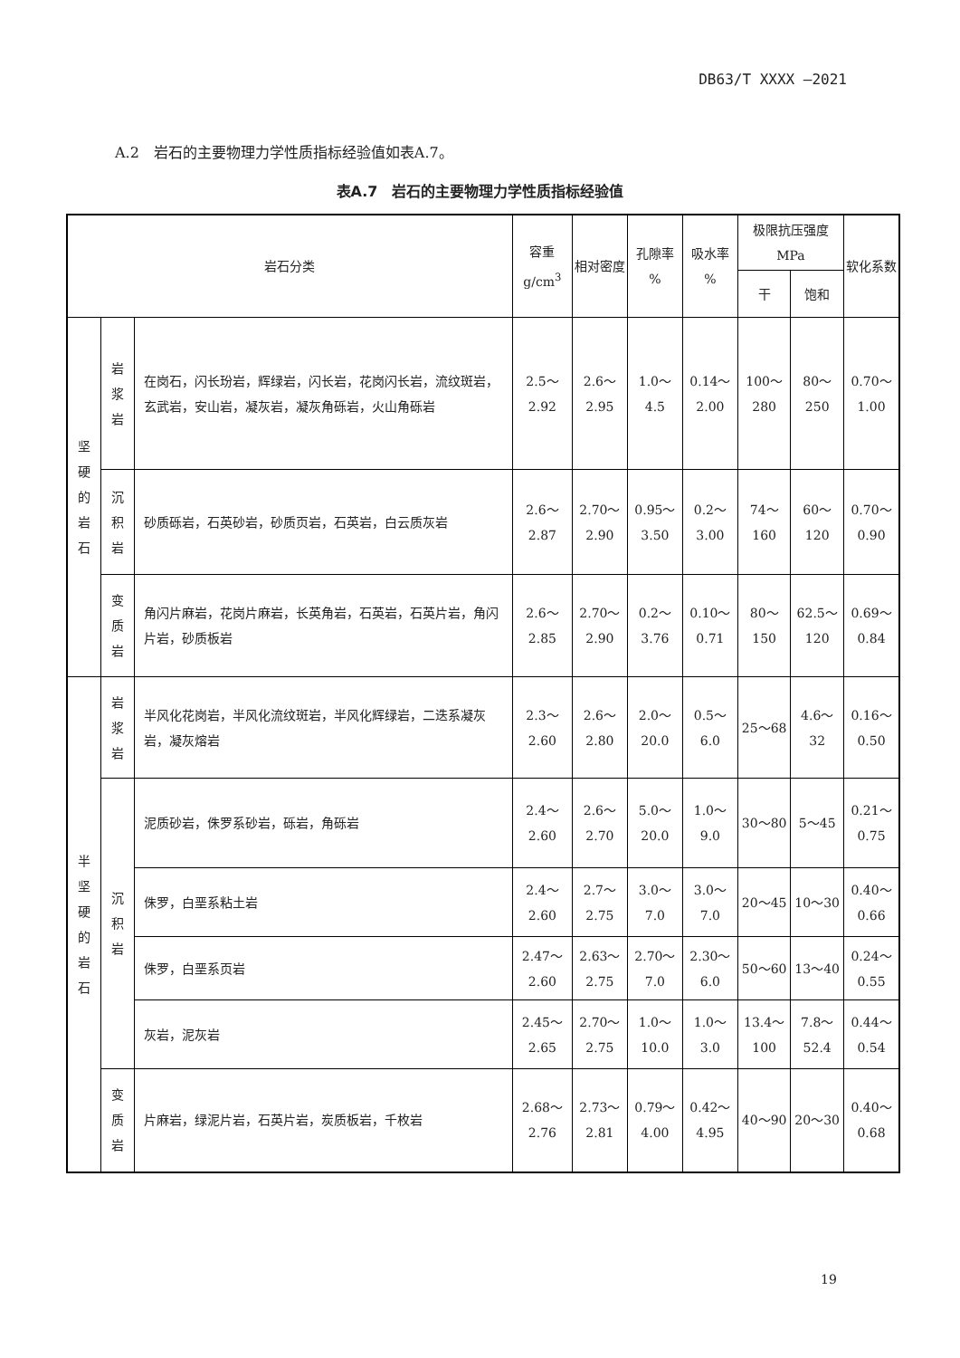DB63/T XXXX —2021
A.2　岩石的主要物理力学性质指标经验值如表A.7。
表A.7　岩石的主要物理力学性质指标经验值
| 岩石分类 | | | 容重 g/cm<sup>3</sup> | 相对密度 | 孔隙率 % | 吸水率 % | 极限抗压强度 MPa | | 软化系数 |
| --- | --- | --- | --- | --- | --- | --- | --- | --- | --- |
| | | | | | | | 干 | 饱和 | |
| 坚 硬 的 岩 石 | 岩 浆 岩 | 在岗石，闪长玢岩，辉绿岩，闪长岩，花岗闪长岩，流纹斑岩，玄武岩，安山岩，凝灰岩，凝灰角砾岩，火山角砾岩 | 2.5～2.92 | 2.6～2.95 | 1.0～4.5 | 0.14～2.00 | 100～280 | 80～250 | 0.70～1.00 |
| | 沉 积 岩 | 砂质砾岩，石英砂岩，砂质页岩，石英岩，白云质灰岩 | 2.6～2.87 | 2.70～2.90 | 0.95～3.50 | 0.2～3.00 | 74～160 | 60～120 | 0.70～0.90 |
| | 变 质 岩 | 角闪片麻岩，花岗片麻岩，长英角岩，石英岩，石英片岩，角闪片岩，砂质板岩 | 2.6～2.85 | 2.70～2.90 | 0.2～3.76 | 0.10～0.71 | 80～150 | 62.5～120 | 0.69～0.84 |
| 半 坚 硬 的 岩 石 | 岩 浆 岩 | 半风化花岗岩，半风化流纹斑岩，半风化辉绿岩，二迭系凝灰岩，凝灰熔岩 | 2.3～2.60 | 2.6～2.80 | 2.0～20.0 | 0.5～6.0 | 25～68 | 4.6～32 | 0.16～0.50 |
| | 沉 积 岩 | 泥质砂岩，侏罗系砂岩，砾岩，角砾岩 | 2.4～2.60 | 2.6～2.70 | 5.0～20.0 | 1.0～9.0 | 30～80 | 5～45 | 0.21～0.75 |
| | | 侏罗，白垩系粘土岩 | 2.4～2.60 | 2.7～2.75 | 3.0～7.0 | 3.0～7.0 | 20～45 | 10～30 | 0.40～0.66 |
| | | 侏罗，白垩系页岩 | 2.47～2.60 | 2.63～2.75 | 2.70～7.0 | 2.30～6.0 | 50～60 | 13～40 | 0.24～0.55 |
| | | 灰岩，泥灰岩 | 2.45～2.65 | 2.70～2.75 | 1.0～10.0 | 1.0～3.0 | 13.4～100 | 7.8～52.4 | 0.44～0.54 |
| | 变 质 岩 | 片麻岩，绿泥片岩，石英片岩，炭质板岩，千枚岩 | 2.68～2.76 | 2.73～2.81 | 0.79～4.00 | 0.42～4.95 | 40～90 | 20～30 | 0.40～0.68 |
19